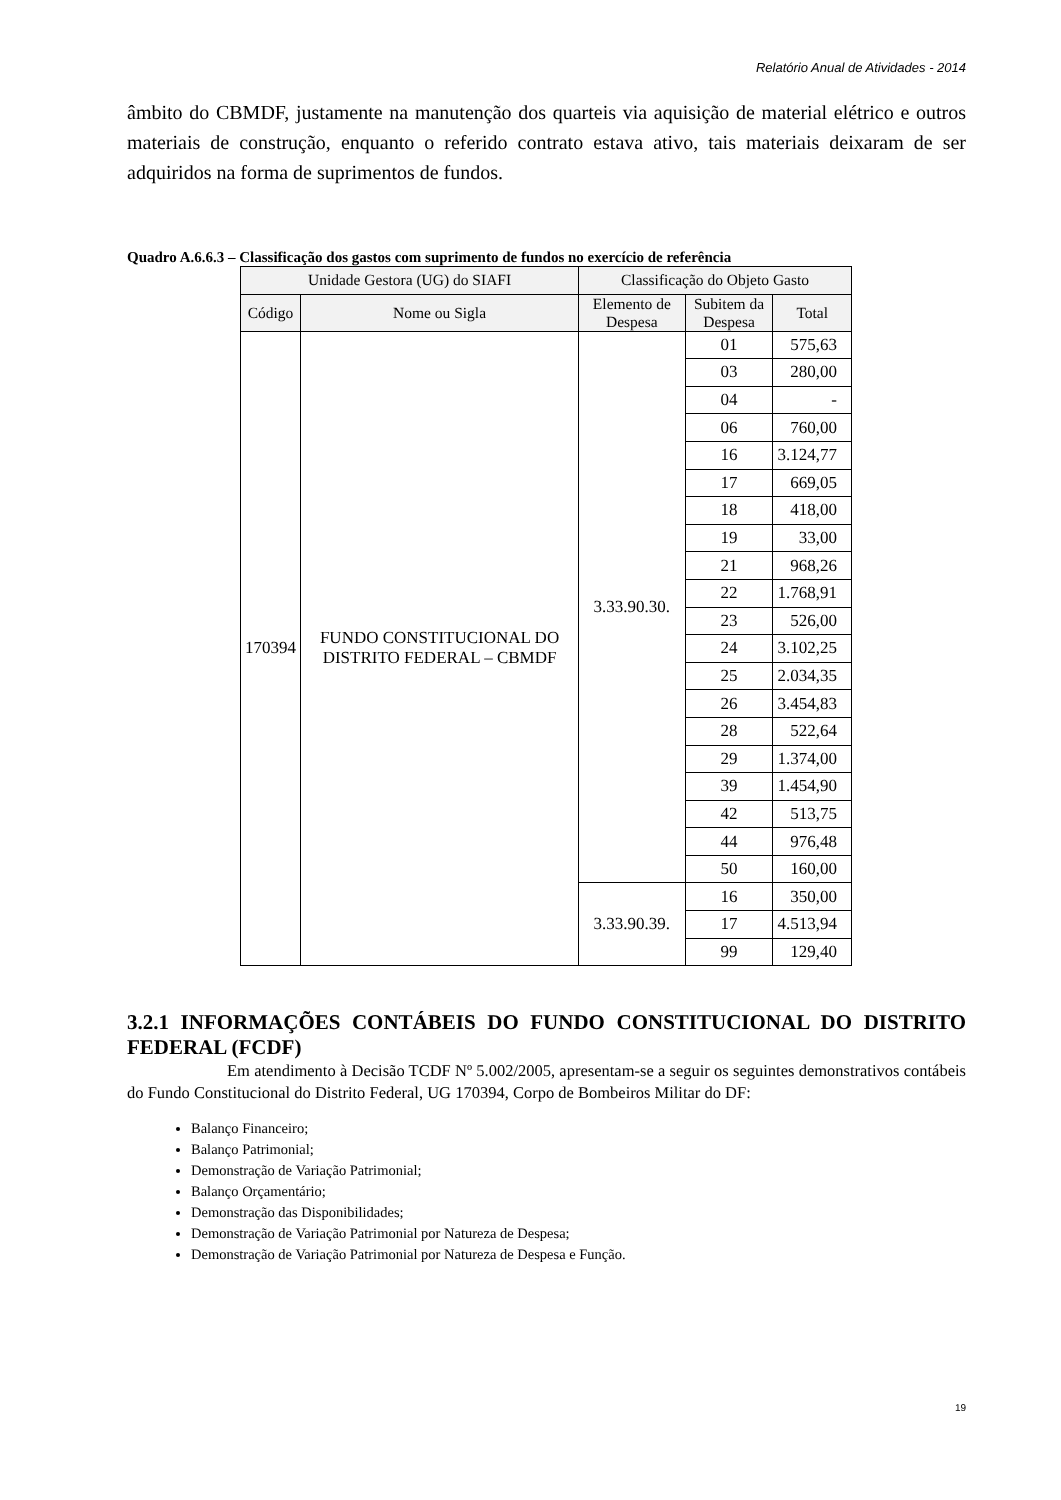Relatório Anual de Atividades - 2014
âmbito do CBMDF, justamente na manutenção dos quarteis via aquisição de material elétrico e outros materiais de construção, enquanto o referido contrato estava ativo, tais materiais deixaram de ser adquiridos na forma de suprimentos de fundos.
Quadro A.6.6.3 – Classificação dos gastos com suprimento de fundos no exercício de referência
| Unidade Gestora (UG) do SIAFI | | Classificação do Objeto Gasto | | |
| --- | --- | --- | --- | --- |
| Código | Nome ou Sigla | Elemento de Despesa | Subitem da Despesa | Total |
| 170394 | FUNDO CONSTITUCIONAL DO DISTRITO FEDERAL – CBMDF | 3.33.90.30. | 01 | 575,63 |
| | | | 03 | 280,00 |
| | | | 04 | - |
| | | | 06 | 760,00 |
| | | | 16 | 3.124,77 |
| | | | 17 | 669,05 |
| | | | 18 | 418,00 |
| | | | 19 | 33,00 |
| | | | 21 | 968,26 |
| | | | 22 | 1.768,91 |
| | | | 23 | 526,00 |
| | | | 24 | 3.102,25 |
| | | | 25 | 2.034,35 |
| | | | 26 | 3.454,83 |
| | | | 28 | 522,64 |
| | | | 29 | 1.374,00 |
| | | | 39 | 1.454,90 |
| | | | 42 | 513,75 |
| | | | 44 | 976,48 |
| | | | 50 | 160,00 |
| | | 3.33.90.39. | 16 | 350,00 |
| | | | 17 | 4.513,94 |
| | | | 99 | 129,40 |
3.2.1 INFORMAÇÕES CONTÁBEIS DO FUNDO CONSTITUCIONAL DO DISTRITO FEDERAL (FCDF)
Em atendimento à Decisão TCDF Nº 5.002/2005, apresentam-se a seguir os seguintes demonstrativos contábeis do Fundo Constitucional do Distrito Federal, UG 170394, Corpo de Bombeiros Militar do DF:
Balanço Financeiro;
Balanço Patrimonial;
Demonstração de Variação Patrimonial;
Balanço Orçamentário;
Demonstração das Disponibilidades;
Demonstração de Variação Patrimonial por Natureza de Despesa;
Demonstração de Variação Patrimonial por Natureza de Despesa e Função.
19